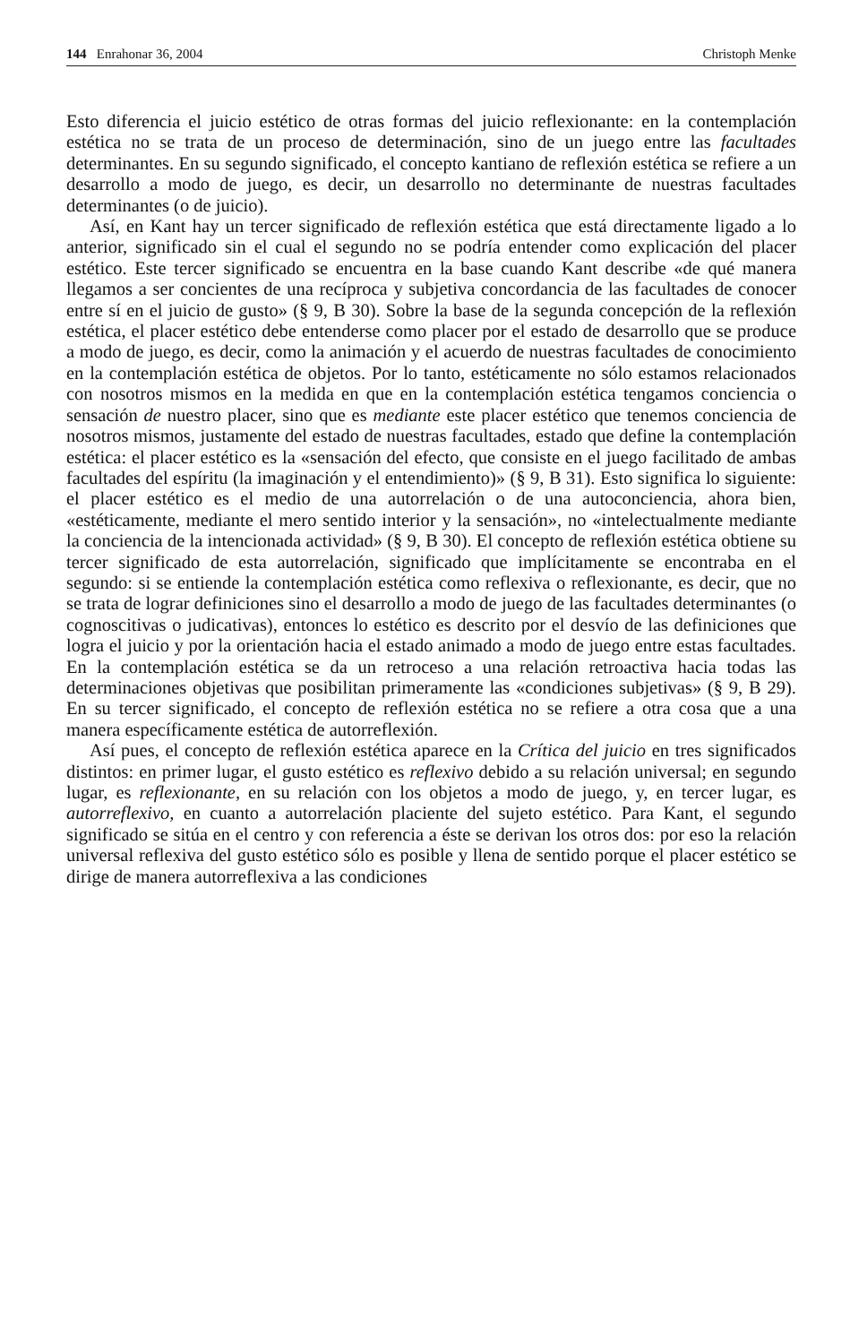144 Enrahonar 36, 2004 Christoph Menke
Esto diferencia el juicio estético de otras formas del juicio reflexionante: en la contemplación estética no se trata de un proceso de determinación, sino de un juego entre las facultades determinantes. En su segundo significado, el concepto kantiano de reflexión estética se refiere a un desarrollo a modo de juego, es decir, un desarrollo no determinante de nuestras facultades determinantes (o de juicio).
Así, en Kant hay un tercer significado de reflexión estética que está directamente ligado a lo anterior, significado sin el cual el segundo no se podría entender como explicación del placer estético. Este tercer significado se encuentra en la base cuando Kant describe «de qué manera llegamos a ser concientes de una recíproca y subjetiva concordancia de las facultades de conocer entre sí en el juicio de gusto» (§ 9, B 30). Sobre la base de la segunda concepción de la reflexión estética, el placer estético debe entenderse como placer por el estado de desarrollo que se produce a modo de juego, es decir, como la animación y el acuerdo de nuestras facultades de conocimiento en la contemplación estética de objetos. Por lo tanto, estéticamente no sólo estamos relacionados con nosotros mismos en la medida en que en la contemplación estética tengamos conciencia o sensación de nuestro placer, sino que es mediante este placer estético que tenemos conciencia de nosotros mismos, justamente del estado de nuestras facultades, estado que define la contemplación estética: el placer estético es la «sensación del efecto, que consiste en el juego facilitado de ambas facultades del espíritu (la imaginación y el entendimiento)» (§ 9, B 31). Esto significa lo siguiente: el placer estético es el medio de una autorrelación o de una autoconciencia, ahora bien, «estéticamente, mediante el mero sentido interior y la sensación», no «intelectualmente mediante la conciencia de la intencionada actividad» (§ 9, B 30). El concepto de reflexión estética obtiene su tercer significado de esta autorrelación, significado que implícitamente se encontraba en el segundo: si se entiende la contemplación estética como reflexiva o reflexionante, es decir, que no se trata de lograr definiciones sino el desarrollo a modo de juego de las facultades determinantes (o cognoscitivas o judicativas), entonces lo estético es descrito por el desvío de las definiciones que logra el juicio y por la orientación hacia el estado animado a modo de juego entre estas facultades. En la contemplación estética se da un retroceso a una relación retroactiva hacia todas las determinaciones objetivas que posibilitan primeramente las «condiciones subjetivas» (§ 9, B 29). En su tercer significado, el concepto de reflexión estética no se refiere a otra cosa que a una manera específicamente estética de autorreflexión.
Así pues, el concepto de reflexión estética aparece en la Crítica del juicio en tres significados distintos: en primer lugar, el gusto estético es reflexivo debido a su relación universal; en segundo lugar, es reflexionante, en su relación con los objetos a modo de juego, y, en tercer lugar, es autorreflexivo, en cuanto a autorrelación placiente del sujeto estético. Para Kant, el segundo significado se sitúa en el centro y con referencia a éste se derivan los otros dos: por eso la relación universal reflexiva del gusto estético sólo es posible y llena de sentido porque el placer estético se dirige de manera autorreflexiva a las condiciones